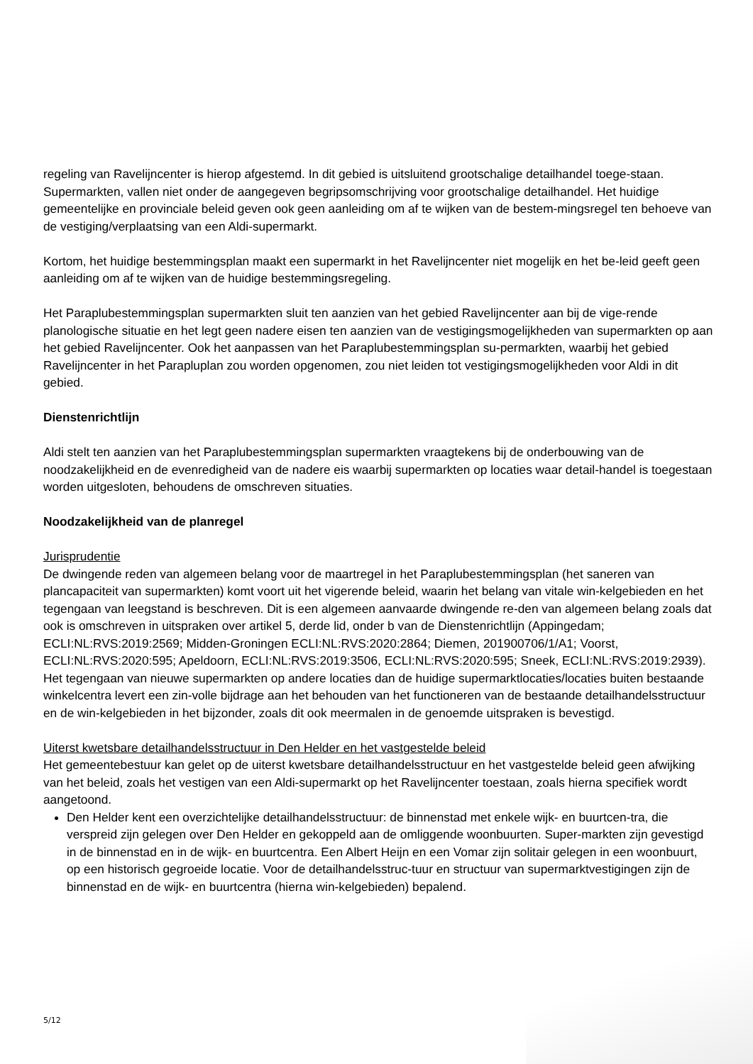regeling van Ravelijncenter is hierop afgestemd. In dit gebied is uitsluitend grootschalige detailhandel toege-staan. Supermarkten, vallen niet onder de aangegeven begripsomschrijving voor grootschalige detailhandel. Het huidige gemeentelijke en provinciale beleid geven ook geen aanleiding om af te wijken van de bestem-mingsregel ten behoeve van de vestiging/verplaatsing van een Aldi-supermarkt.
Kortom, het huidige bestemmingsplan maakt een supermarkt in het Ravelijncenter niet mogelijk en het be-leid geeft geen aanleiding om af te wijken van de huidige bestemmingsregeling.
Het Paraplubestemmingsplan supermarkten sluit ten aanzien van het gebied Ravelijncenter aan bij de vige-rende planologische situatie en het legt geen nadere eisen ten aanzien van de vestigingsmogelijkheden van supermarkten op aan het gebied Ravelijncenter. Ook het aanpassen van het Paraplubestemmingsplan su-permarkten, waarbij het gebied Ravelijncenter in het Parapluplan zou worden opgenomen, zou niet leiden tot vestigingsmogelijkheden voor Aldi in dit gebied.
Dienstenrichtlijn
Aldi stelt ten aanzien van het Paraplubestemmingsplan supermarkten vraagtekens bij de onderbouwing van de noodzakelijkheid en de evenredigheid van de nadere eis waarbij supermarkten op locaties waar detail-handel is toegestaan worden uitgesloten, behoudens de omschreven situaties.
Noodzakelijkheid van de planregel
Jurisprudentie
De dwingende reden van algemeen belang voor de maartregel in het Paraplubestemmingsplan (het saneren van plancapaciteit van supermarkten) komt voort uit het vigerende beleid, waarin het belang van vitale win-kelgebieden en het tegengaan van leegstand is beschreven. Dit is een algemeen aanvaarde dwingende re-den van algemeen belang zoals dat ook is omschreven in uitspraken over artikel 5, derde lid, onder b van de Dienstenrichtlijn (Appingedam; ECLI:NL:RVS:2019:2569; Midden-Groningen ECLI:NL:RVS:2020:2864; Diemen, 201900706/1/A1; Voorst, ECLI:NL:RVS:2020:595; Apeldoorn, ECLI:NL:RVS:2019:3506, ECLI:NL:RVS:2020:595; Sneek, ECLI:NL:RVS:2019:2939). Het tegengaan van nieuwe supermarkten op andere locaties dan de huidige supermarktlocaties/locaties buiten bestaande winkelcentra levert een zin-volle bijdrage aan het behouden van het functioneren van de bestaande detailhandelsstructuur en de win-kelgebieden in het bijzonder, zoals dit ook meermalen in de genoemde uitspraken is bevestigd.
Uiterst kwetsbare detailhandelsstructuur in Den Helder en het vastgestelde beleid
Het gemeentebestuur kan gelet op de uiterst kwetsbare detailhandelsstructuur en het vastgestelde beleid geen afwijking van het beleid, zoals het vestigen van een Aldi-supermarkt op het Ravelijncenter toestaan, zoals hierna specifiek wordt aangetoond.
Den Helder kent een overzichtelijke detailhandelsstructuur: de binnenstad met enkele wijk- en buurtcen-tra, die verspreid zijn gelegen over Den Helder en gekoppeld aan de omliggende woonbuurten. Super-markten zijn gevestigd in de binnenstad en in de wijk- en buurtcentra. Een Albert Heijn en een Vomar zijn solitair gelegen in een woonbuurt, op een historisch gegroeide locatie. Voor de detailhandelsstruc-tuur en structuur van supermarktvestigingen zijn de binnenstad en de wijk- en buurtcentra (hierna win-kelgebieden) bepalend.
5/12